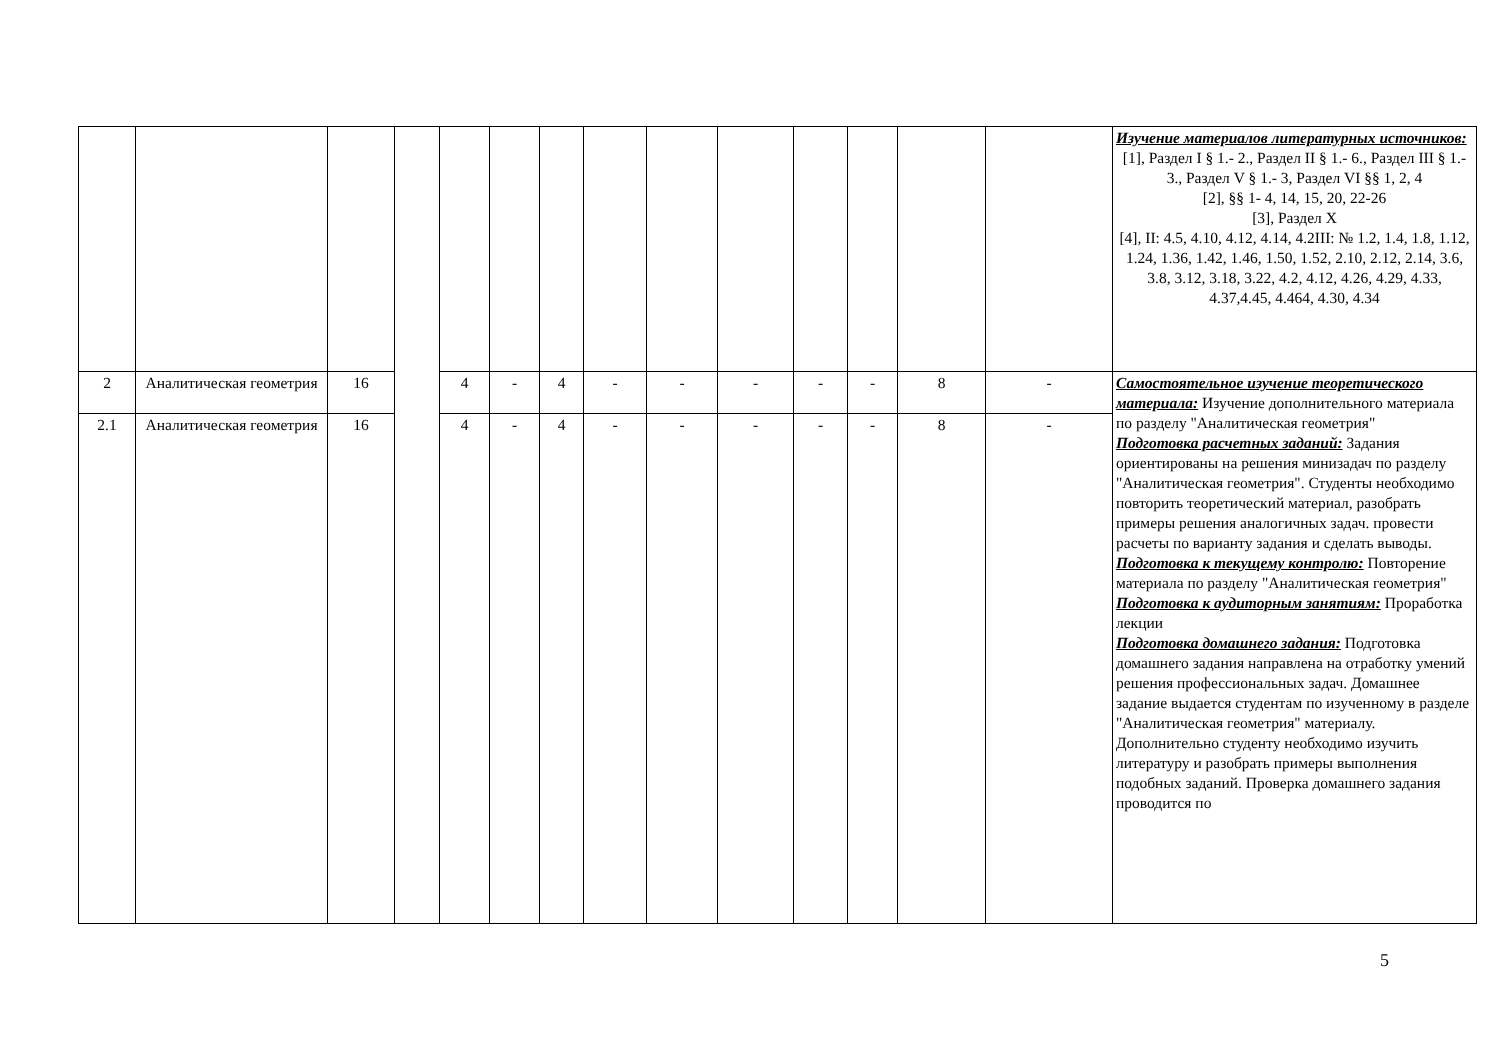| | | | | | | | | | | | | | | Изучение материалов литературных источников: [1], Раздел I § 1.- 2., Раздел II § 1.- 6., Раздел III § 1.- 3., Раздел V § 1.- 3, Раздел VI §§ 1, 2, 4 [2], §§ 1- 4, 14, 15, 20, 22-26 [3], Раздел X [4], II: 4.5, 4.10, 4.12, 4.14, 4.2III: № 1.2, 1.4, 1.8, 1.12, 1.24, 1.36, 1.42, 1.46, 1.50, 1.52, 2.10, 2.12, 2.14, 3.6, 3.8, 3.12, 3.18, 3.22, 4.2, 4.12, 4.26, 4.29, 4.33, 4.37,4.45, 4.464, 4.30, 4.34 |
| 2 | Аналитическая геометрия | 16 | | 4 | - | 4 | - | - | - | - | - | 8 | - | Самостоятельное изучение теоретического материала: Изучение дополнительного материала по разделу "Аналитическая геометрия" Подготовка расчетных заданий: Задания ориентированы на решения минизадач по разделу "Аналитическая геометрия". Студенты необходимо повторить теоретический материал, разобрать примеры решения аналогичных задач. провести расчеты по варианту задания и сделать выводы. Подготовка к текущему контролю: Повторение материала по разделу "Аналитическая геометрия" Подготовка к аудиторным занятиям: Проработка лекции Подготовка домашнего задания: Подготовка домашнего задания направлена на отработку умений решения профессиональных задач. Домашнее задание выдается студентам по изученному в разделе "Аналитическая геометрия" материалу. Дополнительно студенту необходимо изучить литературу и разобрать примеры выполнения подобных заданий. Проверка домашнего задания проводится по |
| 2.1 | Аналитическая геометрия | 16 | | 4 | - | 4 | - | - | - | - | - | 8 | - | |
5